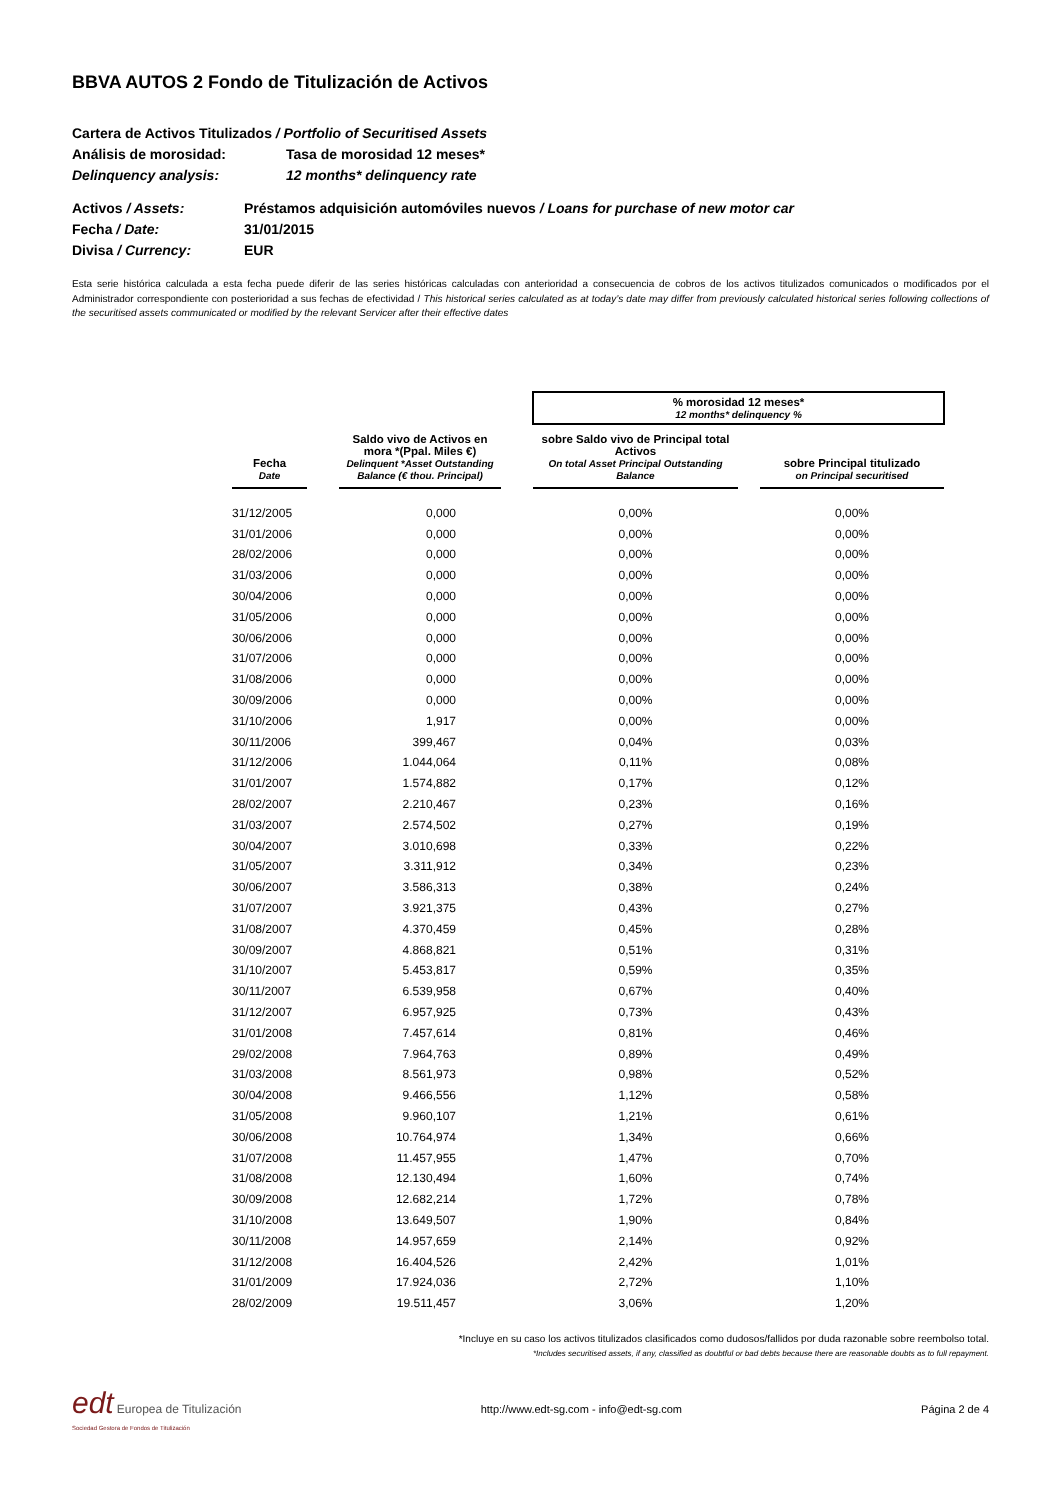BBVA AUTOS 2 Fondo de Titulización de Activos
Cartera de Activos Titulizados / Portfolio of Securitised Assets
Análisis de morosidad: Tasa de morosidad 12 meses*
Delinquency analysis: 12 months* delinquency rate
Activos / Assets: Préstamos adquisición automóviles nuevos / Loans for purchase of new motor car
Fecha / Date: 31/01/2015
Divisa / Currency: EUR
Esta serie histórica calculada a esta fecha puede diferir de las series históricas calculadas con anterioridad a consecuencia de cobros de los activos titulizados comunicados o modificados por el Administrador correspondiente con posterioridad a sus fechas de efectividad / This historical series calculated as at today’s date may differ from previously calculated historical series following collections of the securitised assets communicated or modified by the relevant Servicer after their effective dates
| | | | | % morosidad 12 meses* 12 months* delinquency % | | |
| Fecha Date | | Saldo vivo de Activos en mora *(Ppal. Miles €) Delinquent *Asset Outstanding Balance (€ thou. Principal) | | sobre Saldo vivo de Principal total Activos On total Asset Principal Outstanding Balance | | sobre Principal titulizado on Principal securitised |
| 31/12/2005 | | 0,000 | | 0,00% | | 0,00% |
| 31/01/2006 | | 0,000 | | 0,00% | | 0,00% |
| 28/02/2006 | | 0,000 | | 0,00% | | 0,00% |
| 31/03/2006 | | 0,000 | | 0,00% | | 0,00% |
| 30/04/2006 | | 0,000 | | 0,00% | | 0,00% |
| 31/05/2006 | | 0,000 | | 0,00% | | 0,00% |
| 30/06/2006 | | 0,000 | | 0,00% | | 0,00% |
| 31/07/2006 | | 0,000 | | 0,00% | | 0,00% |
| 31/08/2006 | | 0,000 | | 0,00% | | 0,00% |
| 30/09/2006 | | 0,000 | | 0,00% | | 0,00% |
| 31/10/2006 | | 1,917 | | 0,00% | | 0,00% |
| 30/11/2006 | | 399,467 | | 0,04% | | 0,03% |
| 31/12/2006 | | 1.044,064 | | 0,11% | | 0,08% |
| 31/01/2007 | | 1.574,882 | | 0,17% | | 0,12% |
| 28/02/2007 | | 2.210,467 | | 0,23% | | 0,16% |
| 31/03/2007 | | 2.574,502 | | 0,27% | | 0,19% |
| 30/04/2007 | | 3.010,698 | | 0,33% | | 0,22% |
| 31/05/2007 | | 3.311,912 | | 0,34% | | 0,23% |
| 30/06/2007 | | 3.586,313 | | 0,38% | | 0,24% |
| 31/07/2007 | | 3.921,375 | | 0,43% | | 0,27% |
| 31/08/2007 | | 4.370,459 | | 0,45% | | 0,28% |
| 30/09/2007 | | 4.868,821 | | 0,51% | | 0,31% |
| 31/10/2007 | | 5.453,817 | | 0,59% | | 0,35% |
| 30/11/2007 | | 6.539,958 | | 0,67% | | 0,40% |
| 31/12/2007 | | 6.957,925 | | 0,73% | | 0,43% |
| 31/01/2008 | | 7.457,614 | | 0,81% | | 0,46% |
| 29/02/2008 | | 7.964,763 | | 0,89% | | 0,49% |
| 31/03/2008 | | 8.561,973 | | 0,98% | | 0,52% |
| 30/04/2008 | | 9.466,556 | | 1,12% | | 0,58% |
| 31/05/2008 | | 9.960,107 | | 1,21% | | 0,61% |
| 30/06/2008 | | 10.764,974 | | 1,34% | | 0,66% |
| 31/07/2008 | | 11.457,955 | | 1,47% | | 0,70% |
| 31/08/2008 | | 12.130,494 | | 1,60% | | 0,74% |
| 30/09/2008 | | 12.682,214 | | 1,72% | | 0,78% |
| 31/10/2008 | | 13.649,507 | | 1,90% | | 0,84% |
| 30/11/2008 | | 14.957,659 | | 2,14% | | 0,92% |
| 31/12/2008 | | 16.404,526 | | 2,42% | | 1,01% |
| 31/01/2009 | | 17.924,036 | | 2,72% | | 1,10% |
| 28/02/2009 | | 19.511,457 | | 3,06% | | 1,20% |
*Incluye en su caso los activos titulizados clasificados como dudosos/fallidos por duda razonable sobre reembolso total.
*Includes securitised assets, if any, classified as doubtful or bad debts because there are reasonable doubts as to full repayment.
edt Europea de Titulización
Sociedad Gestora de Fondos de Titulización
http://www.edt-sg.com - info@edt-sg.com
Página 2 de 4